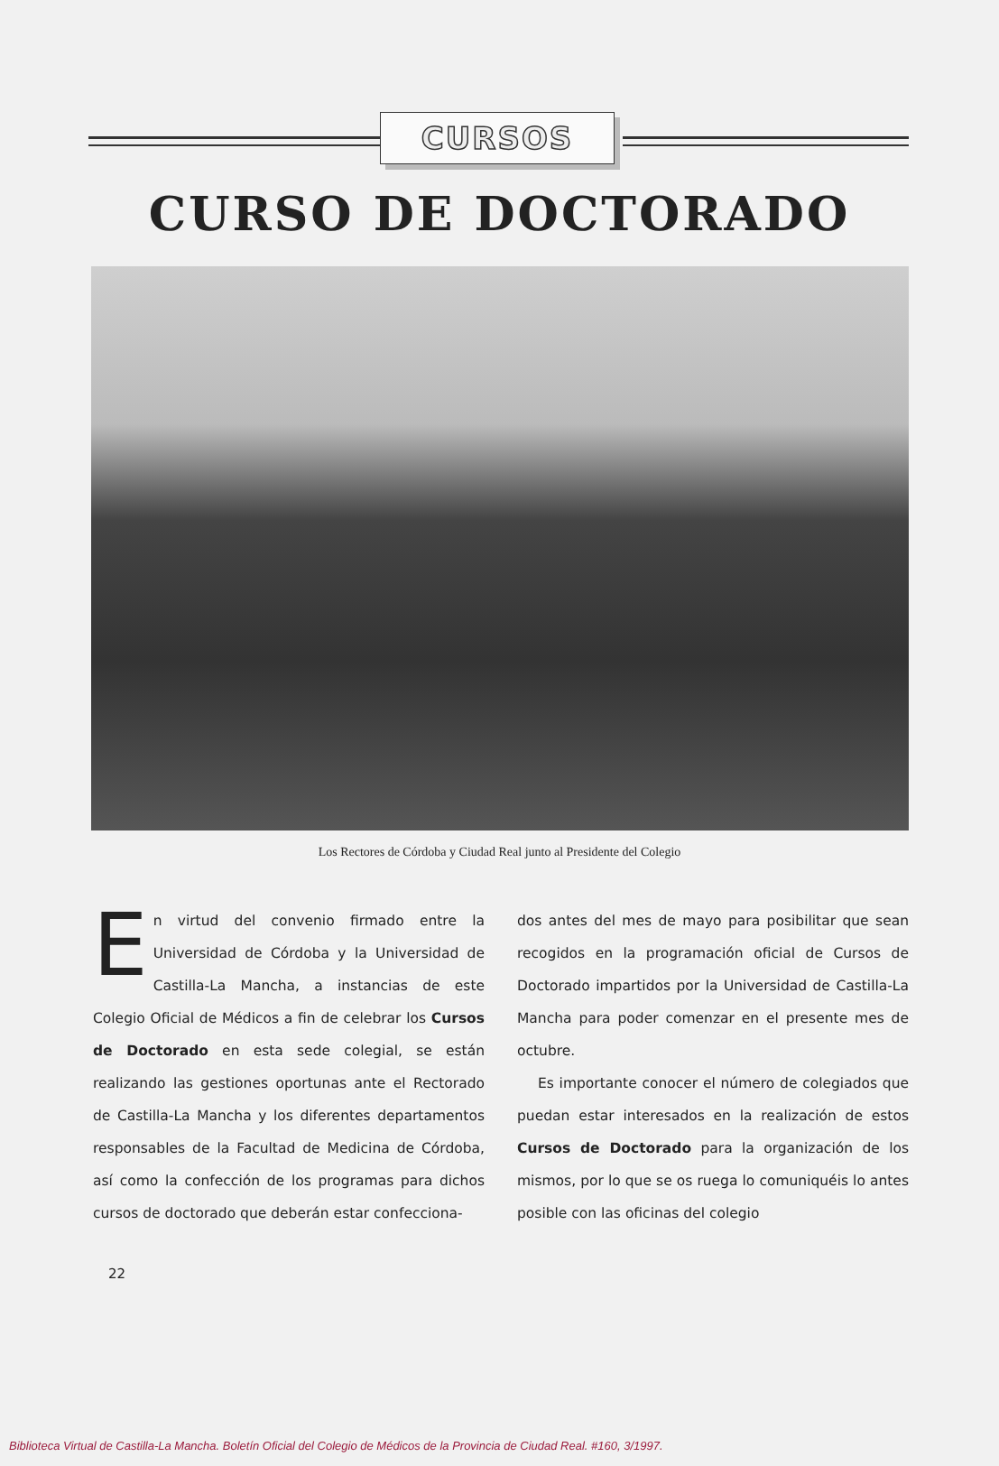CURSOS
CURSO DE DOCTORADO
Los Rectores de Córdoba y Ciudad Real junto al Presidente del Colegio
En virtud del convenio firmado entre la Universidad de Córdoba y la Universidad de Castilla-La Mancha, a instancias de este Colegio Oficial de Médicos a fin de celebrar los Cursos de Doctorado en esta sede colegial, se están realizando las gestiones oportunas ante el Rectorado de Castilla-La Mancha y los diferentes departamentos responsables de la Facultad de Medicina de Córdoba, así como la confección de los programas para dichos cursos de doctorado que deberán estar confecciona-
dos antes del mes de mayo para posibilitar que sean recogidos en la programación oficial de Cursos de Doctorado impartidos por la Universidad de Castilla-La Mancha para poder comenzar en el presente mes de octubre.
Es importante conocer el número de colegiados que puedan estar interesados en la realización de estos Cursos de Doctorado para la organización de los mismos, por lo que se os ruega lo comuniquéis lo antes posible con las oficinas del colegio
22
Biblioteca Virtual de Castilla-La Mancha. Boletín Oficial del Colegio de Médicos de la Provincia de Ciudad Real. #160, 3/1997.